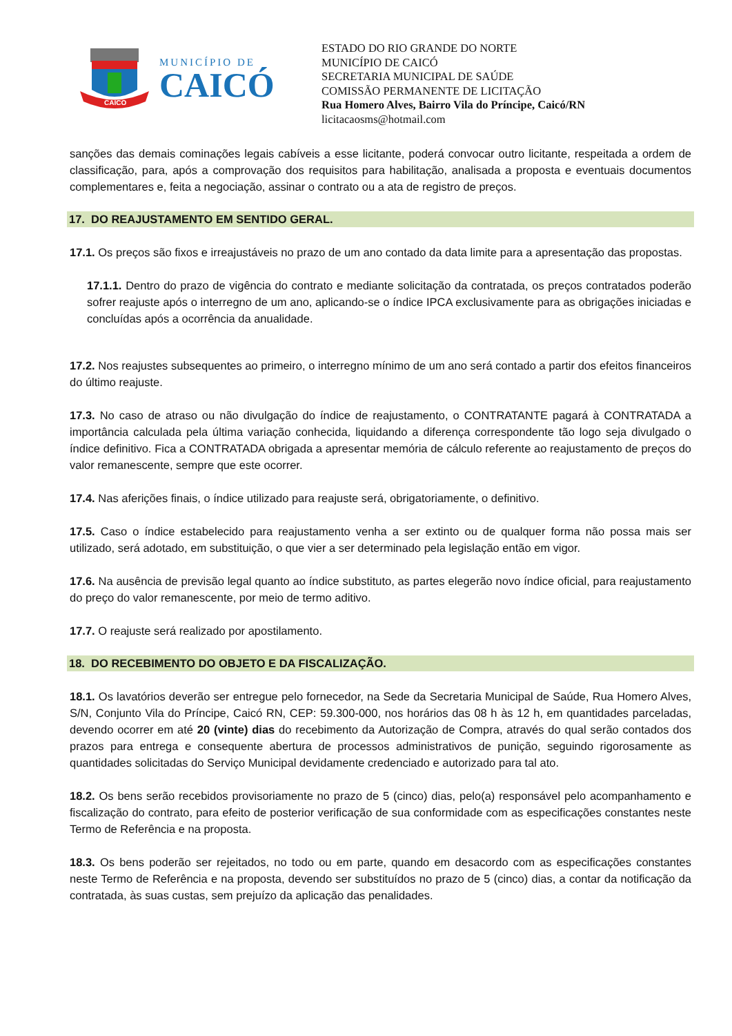CAICO
MUNICÍPIO DE
CAICÓ
ESTADO DO RIO GRANDE DO NORTE
MUNICÍPIO DE CAICÓ
SECRETARIA MUNICIPAL DE SAÚDE
COMISSÃO PERMANENTE DE LICITAÇÃO
Rua Homero Alves, Bairro Vila do Príncipe, Caicó/RN
licitacaosms@hotmail.com
sanções das demais cominações legais cabíveis a esse licitante, poderá convocar outro licitante, respeitada a ordem de classificação, para, após a comprovação dos requisitos para habilitação, analisada a proposta e eventuais documentos complementares e, feita a negociação, assinar o contrato ou a ata de registro de preços.
17. DO REAJUSTAMENTO EM SENTIDO GERAL.
17.1. Os preços são fixos e irreajustáveis no prazo de um ano contado da data limite para a apresentação das propostas.
17.1.1. Dentro do prazo de vigência do contrato e mediante solicitação da contratada, os preços contratados poderão sofrer reajuste após o interregno de um ano, aplicando-se o índice IPCA exclusivamente para as obrigações iniciadas e concluídas após a ocorrência da anualidade.
17.2. Nos reajustes subsequentes ao primeiro, o interregno mínimo de um ano será contado a partir dos efeitos financeiros do último reajuste.
17.3. No caso de atraso ou não divulgação do índice de reajustamento, o CONTRATANTE pagará à CONTRATADA a importância calculada pela última variação conhecida, liquidando a diferença correspondente tão logo seja divulgado o índice definitivo. Fica a CONTRATADA obrigada a apresentar memória de cálculo referente ao reajustamento de preços do valor remanescente, sempre que este ocorrer.
17.4. Nas aferições finais, o índice utilizado para reajuste será, obrigatoriamente, o definitivo.
17.5. Caso o índice estabelecido para reajustamento venha a ser extinto ou de qualquer forma não possa mais ser utilizado, será adotado, em substituição, o que vier a ser determinado pela legislação então em vigor.
17.6. Na ausência de previsão legal quanto ao índice substituto, as partes elegerão novo índice oficial, para reajustamento do preço do valor remanescente, por meio de termo aditivo.
17.7. O reajuste será realizado por apostilamento.
18. DO RECEBIMENTO DO OBJETO E DA FISCALIZAÇÃO.
18.1. Os lavatórios deverão ser entregue pelo fornecedor, na Sede da Secretaria Municipal de Saúde, Rua Homero Alves, S/N, Conjunto Vila do Príncipe, Caicó RN, CEP: 59.300-000, nos horários das 08 h às 12 h, em quantidades parceladas, devendo ocorrer em até 20 (vinte) dias do recebimento da Autorização de Compra, através do qual serão contados dos prazos para entrega e consequente abertura de processos administrativos de punição, seguindo rigorosamente as quantidades solicitadas do Serviço Municipal devidamente credenciado e autorizado para tal ato.
18.2. Os bens serão recebidos provisoriamente no prazo de 5 (cinco) dias, pelo(a) responsável pelo acompanhamento e fiscalização do contrato, para efeito de posterior verificação de sua conformidade com as especificações constantes neste Termo de Referência e na proposta.
18.3. Os bens poderão ser rejeitados, no todo ou em parte, quando em desacordo com as especificações constantes neste Termo de Referência e na proposta, devendo ser substituídos no prazo de 5 (cinco) dias, a contar da notificação da contratada, às suas custas, sem prejuízo da aplicação das penalidades.